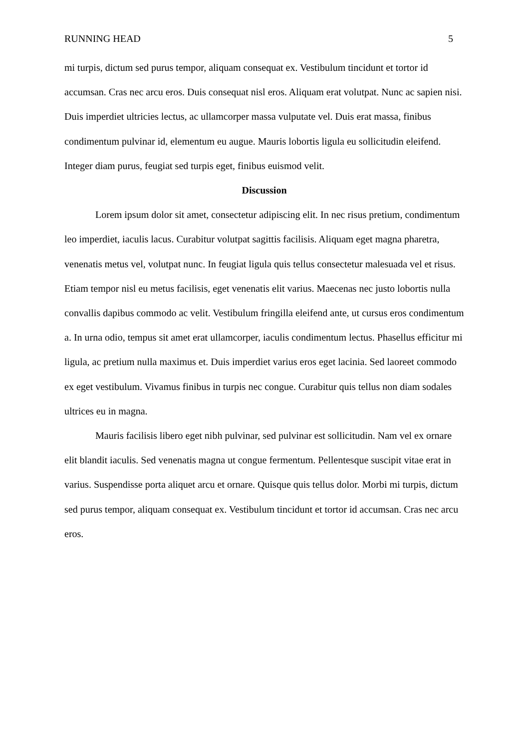RUNNING HEAD 5
mi turpis, dictum sed purus tempor, aliquam consequat ex. Vestibulum tincidunt et tortor id accumsan. Cras nec arcu eros. Duis consequat nisl eros. Aliquam erat volutpat. Nunc ac sapien nisi. Duis imperdiet ultricies lectus, ac ullamcorper massa vulputate vel. Duis erat massa, finibus condimentum pulvinar id, elementum eu augue. Mauris lobortis ligula eu sollicitudin eleifend. Integer diam purus, feugiat sed turpis eget, finibus euismod velit.
Discussion
Lorem ipsum dolor sit amet, consectetur adipiscing elit. In nec risus pretium, condimentum leo imperdiet, iaculis lacus. Curabitur volutpat sagittis facilisis. Aliquam eget magna pharetra, venenatis metus vel, volutpat nunc. In feugiat ligula quis tellus consectetur malesuada vel et risus. Etiam tempor nisl eu metus facilisis, eget venenatis elit varius. Maecenas nec justo lobortis nulla convallis dapibus commodo ac velit. Vestibulum fringilla eleifend ante, ut cursus eros condimentum a. In urna odio, tempus sit amet erat ullamcorper, iaculis condimentum lectus. Phasellus efficitur mi ligula, ac pretium nulla maximus et. Duis imperdiet varius eros eget lacinia. Sed laoreet commodo ex eget vestibulum. Vivamus finibus in turpis nec congue. Curabitur quis tellus non diam sodales ultrices eu in magna.
Mauris facilisis libero eget nibh pulvinar, sed pulvinar est sollicitudin. Nam vel ex ornare elit blandit iaculis. Sed venenatis magna ut congue fermentum. Pellentesque suscipit vitae erat in varius. Suspendisse porta aliquet arcu et ornare. Quisque quis tellus dolor. Morbi mi turpis, dictum sed purus tempor, aliquam consequat ex. Vestibulum tincidunt et tortor id accumsan. Cras nec arcu eros.